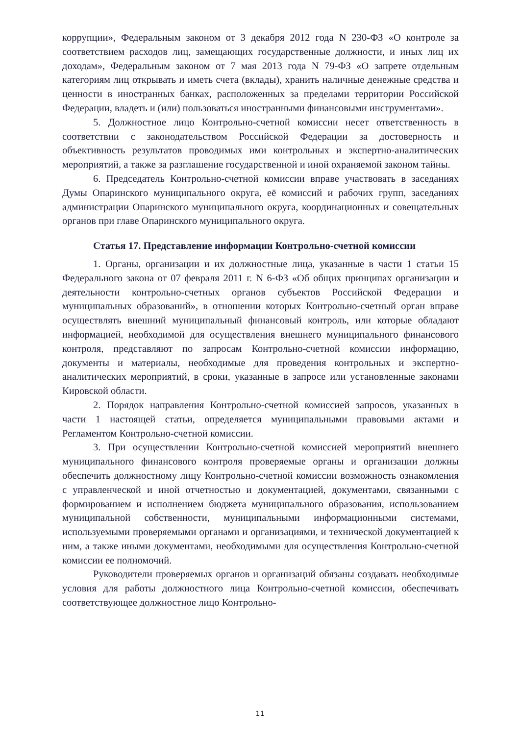коррупции», Федеральным законом от 3 декабря 2012 года N 230-ФЗ «О контроле за соответствием расходов лиц, замещающих государственные должности, и иных лиц их доходам», Федеральным законом от 7 мая 2013 года N 79-ФЗ «О запрете отдельным категориям лиц открывать и иметь счета (вклады), хранить наличные денежные средства и ценности в иностранных банках, расположенных за пределами территории Российской Федерации, владеть и (или) пользоваться иностранными финансовыми инструментами».
5. Должностное лицо Контрольно-счетной комиссии несет ответственность в соответствии с законодательством Российской Федерации за достоверность и объективность результатов проводимых ими контрольных и экспертно-аналитических мероприятий, а также за разглашение государственной и иной охраняемой законом тайны.
6. Председатель Контрольно-счетной комиссии вправе участвовать в заседаниях Думы Опаринского муниципального округа, её комиссий и рабочих групп, заседаниях администрации Опаринского муниципального округа, координационных и совещательных органов при главе Опаринского муниципального округа.
Статья 17. Представление информации Контрольно-счетной комиссии
1. Органы, организации и их должностные лица, указанные в части 1 статьи 15 Федерального закона от 07 февраля 2011 г. N 6-ФЗ «Об общих принципах организации и деятельности контрольно-счетных органов субъектов Российской Федерации и муниципальных образований», в отношении которых Контрольно-счетный орган вправе осуществлять внешний муниципальный финансовый контроль, или которые обладают информацией, необходимой для осуществления внешнего муниципального финансового контроля, представляют по запросам Контрольно-счетной комиссии информацию, документы и материалы, необходимые для проведения контрольных и экспертно-аналитических мероприятий, в сроки, указанные в запросе или установленные законами Кировской области.
2. Порядок направления Контрольно-счетной комиссией запросов, указанных в части 1 настоящей статьи, определяется муниципальными правовыми актами и Регламентом Контрольно-счетной комиссии.
3. При осуществлении Контрольно-счетной комиссией мероприятий внешнего муниципального финансового контроля проверяемые органы и организации должны обеспечить должностному лицу Контрольно-счетной комиссии возможность ознакомления с управленческой и иной отчетностью и документацией, документами, связанными с формированием и исполнением бюджета муниципального образования, использованием муниципальной собственности, муниципальными информационными системами, используемыми проверяемыми органами и организациями, и технической документацией к ним, а также иными документами, необходимыми для осуществления Контрольно-счетной комиссии ее полномочий.
Руководители проверяемых органов и организаций обязаны создавать необходимые условия для работы должностного лица Контрольно-счетной комиссии, обеспечивать соответствующее должностное лицо Контрольно-
11